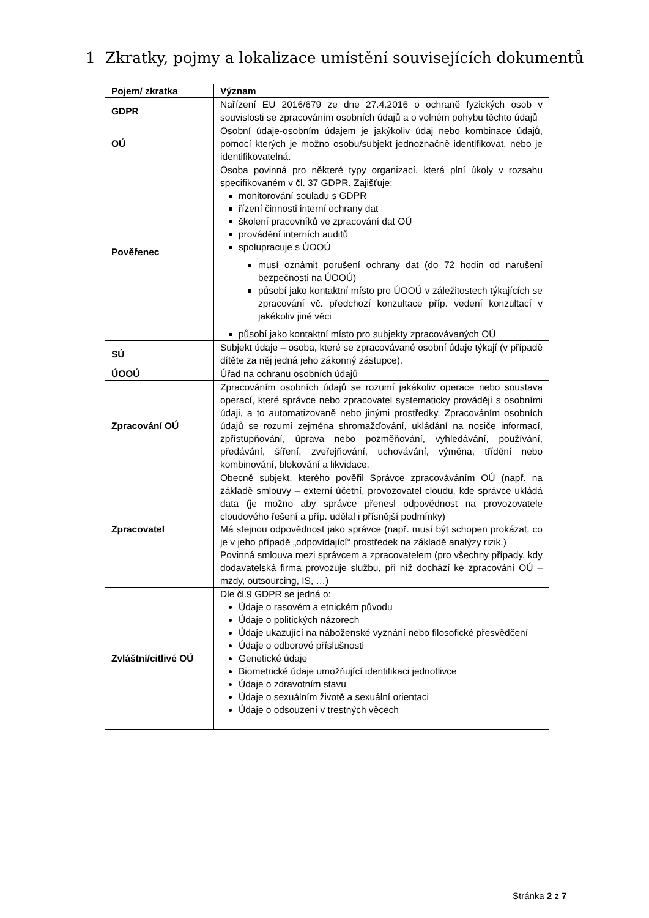1 Zkratky, pojmy a lokalizace umístění souvisejících dokumentů
| Pojem/ zkratka | Význam |
| --- | --- |
| GDPR | Nařízení EU 2016/679 ze dne 27.4.2016 o ochraně fyzických osob v souvislosti se zpracováním osobních údajů a o volném pohybu těchto údajů |
| OÚ | Osobní údaje-osobním údajem je jakýkoliv údaj nebo kombinace údajů, pomocí kterých je možno osobu/subjekt jednoznačně identifikovat, nebo je identifikovatelná. |
| Pověřenec | Osoba povinná pro některé typy organizací, která plní úkoly v rozsahu specifikovaném v čl. 37 GDPR. Zajišťuje: monitorování souladu s GDPR řízení činnosti interní ochrany dat školení pracovníků ve zpracování dat OÚ provádění interních auditů spolupracuje s ÚOOÚ musí oznámit porušení ochrany dat (do 72 hodin od narušení bezpečnosti na ÚOOÚ) působí jako kontaktní místo pro ÚOOÚ v záležitostech týkajících se zpracování vč. předchozí konzultace příp. vedení konzultací v jakékoliv jiné věci působí jako kontaktní místo pro subjekty zpracovávaných OÚ |
| SÚ | Subjekt údaje – osoba, které se zpracovávané osobní údaje týkají (v případě dítěte za něj jedná jeho zákonný zástupce). |
| ÚOOÚ | Úřad na ochranu osobních údajů |
| Zpracování OÚ | Zpracováním osobních údajů se rozumí jakákoliv operace nebo soustava operací, které správce nebo zpracovatel systematicky provádějí s osobními údaji, a to automatizovaně nebo jinými prostředky. Zpracováním osobních údajů se rozumí zejména shromažďování, ukládání na nosiče informací, zpřístupňování, úprava nebo pozměňování, vyhledávání, používání, předávání, šíření, zveřejňování, uchovávání, výměna, třídění nebo kombinování, blokování a likvidace. |
| Zpracovatel | Obecně subjekt, kterého pověřil Správce zpracováváním OÚ (např. na základě smlouvy – externí účetní, provozovatel cloudu, kde správce ukládá data (je možno aby správce přenesl odpovědnost na provozovatele cloudového řešení a příp. udělal i přísnější podmínky) Má stejnou odpovědnost jako správce (např. musí být schopen prokázat, co je v jeho případě „odpovídající“ prostředek na základě analýzy rizik.) Povinná smlouva mezi správcem a zpracovatelem (pro všechny případy, kdy dodavatelská firma provozuje službu, při níž dochází ke zpracování OÚ – mzdy, outsourcing, IS, …) |
| Zvláštní/citlivé OÚ | Dle čl.9 GDPR se jedná o: Údaje o rasovém a etnickém původu Údaje o politických názorech Údaje ukazující na náboženské vyznání nebo filosofické přesvědčení Údaje o odborové příslušnosti Genetické údaje Biometrické údaje umožňující identifikaci jednotlivce Údaje o zdravotním stavu Údaje o sexuálním životě a sexuální orientaci Údaje o odsouzení v trestných věcech |
Stránka 2 z 7